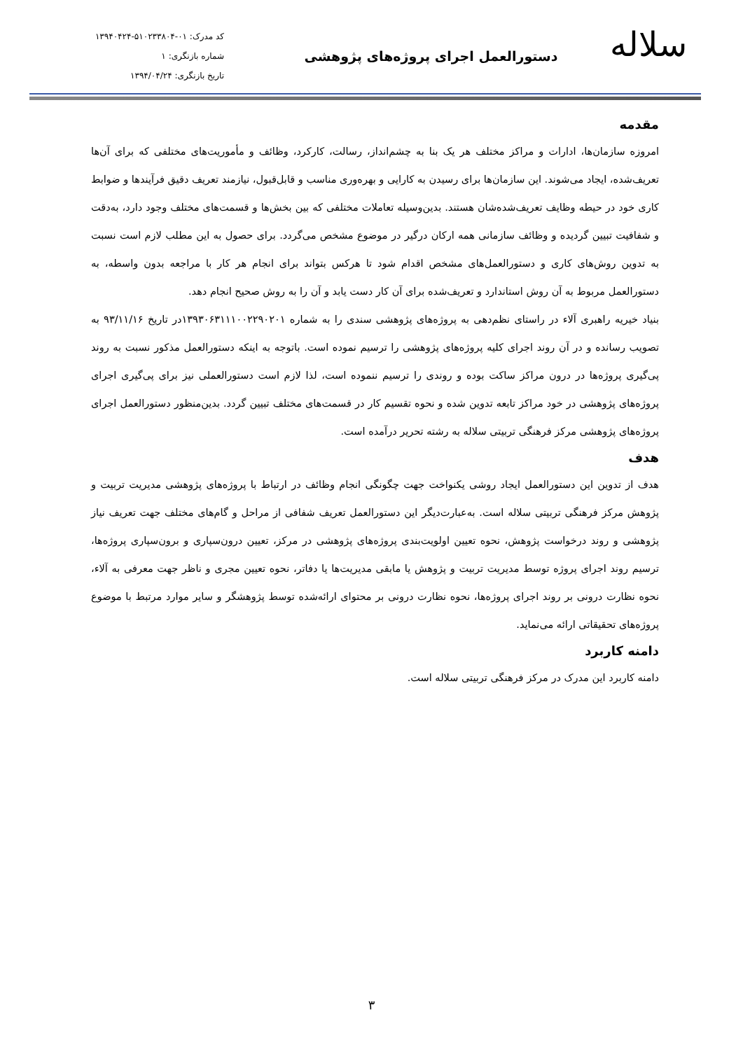ﺳﻼﻟﻪ
دستورالعمل اجرای پروژه‌های پژوهشی
کد مدرک: ۰۱-۵۱۰۲۳۳۸۰۴-۱۳۹۴۰۴۲۴
شماره بازنگری: ۱
تاریخ بازنگری: ۱۳۹۴/۰۴/۲۴
مقدمه
امروزه سازمان‌ها، ادارات و مراکز مختلف هر یک بنا به چشم‌انداز، رسالت، کارکرد، وظائف و مأموریت‌های مختلفی که برای آن‌ها تعریف‌شده، ایجاد می‌شوند. این سازمان‌ها برای رسیدن به کارایی و بهره‌وری مناسب و قابل‌قبول، نیازمند تعریف دقیق فرآیندها و ضوابط کاری خود در حیطه وظایف تعریف‌شده‌شان هستند. بدین‌وسیله تعاملات مختلفی که بین بخش‌ها و قسمت‌های مختلف وجود دارد، به‌دقت و شفافیت تبیین گردیده و وظائف سازمانی همه ارکان درگیر در موضوع مشخص می‌گردد. برای حصول به این مطلب لازم است نسبت به تدوین روش‌های کاری و دستورالعمل‌های مشخص اقدام شود تا هرکس بتواند برای انجام هر کار با مراجعه بدون واسطه، به دستورالعمل مربوط به آن روش استاندارد و تعریف‌شده برای آن کار دست یابد و آن را به روش صحیح انجام دهد.
بنیاد خیریه راهبری آلاء در راستای نظم‌دهی به پروژه‌های پژوهشی سندی را به شماره ۱۳۹۳۰۶۳۱۱۱۰۰۲۲۹۰۲۰۱در تاریخ ۹۳/۱۱/۱۶ به تصویب رسانده و در آن روند اجرای کلیه پروژه‌های پژوهشی را ترسیم نموده است. باتوجه به اینکه دستورالعمل مذکور نسبت به روند پی‌گیری پروژه‌ها در درون مراکز ساکت بوده و روندی را ترسیم ننموده است، لذا لازم است دستورالعملی نیز برای پی‌گیری اجرای پروژه‌های پژوهشی در خود مراکز تابعه تدوین شده و نحوه تقسیم کار در قسمت‌های مختلف تبیین گردد. بدین‌منظور دستورالعمل اجرای پروژه‌های پژوهشی مرکز فرهنگی تربیتی سلاله به رشته تحریر درآمده است.
هدف
هدف از تدوین این دستورالعمل ایجاد روشی یکنواخت جهت چگونگی انجام وظائف در ارتباط با پروژه‌های پژوهشی مدیریت تربیت و پژوهش مرکز فرهنگی تربیتی سلاله است. به‌عبارت‌دیگر این دستورالعمل تعریف شفافی از مراحل و گام‌های مختلف جهت تعریف نیاز پژوهشی و روند درخواست پژوهش، نحوه تعیین اولویت‌بندی پروژه‌های پژوهشی در مرکز، تعیین درون‌سپاری و برون‌سپاری پروژه‌ها، ترسیم روند اجرای پروژه توسط مدیریت تربیت و پژوهش یا مابقی مدیریت‌ها یا دفاتر، نحوه تعیین مجری و ناظر جهت معرفی به آلاء، نحوه نظارت درونی بر روند اجرای پروژه‌ها، نحوه نظارت درونی بر محتوای ارائه‌شده توسط پژوهشگر و سایر موارد مرتبط با موضوع پروژه‌های تحقیقاتی ارائه می‌نماید.
دامنه کاربرد
دامنه کاربرد این مدرک در مرکز فرهنگی تربیتی سلاله است.
۳